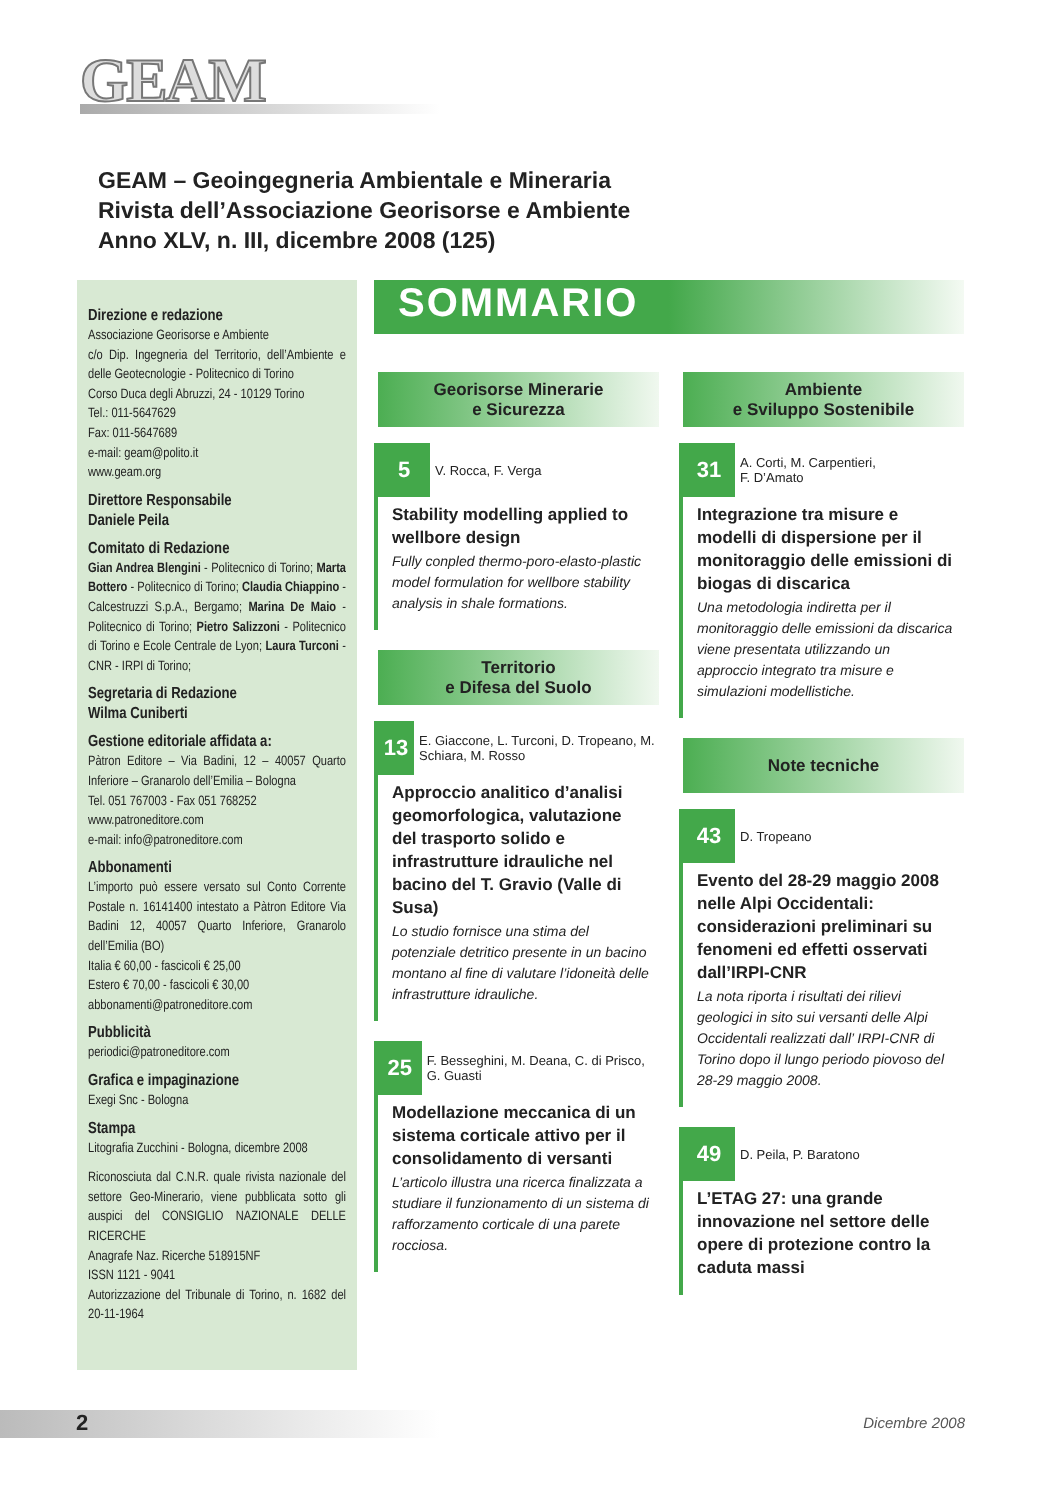GEAM
GEAM – Geoingegneria Ambientale e Mineraria
Rivista dell’Associazione Georisorse e Ambiente
Anno XLV, n. III, dicembre 2008 (125)
Direzione e redazione
Associazione Georisorse e Ambiente
c/o Dip. Ingegneria del Territorio, dell’Ambiente e delle Geotecnologie - Politecnico di Torino
Corso Duca degli Abruzzi, 24 - 10129 Torino
Tel.: 011-5647629
Fax: 011-5647689
e-mail: geam@polito.it
www.geam.org
Direttore Responsabile
Daniele Peila
Comitato di Redazione
Gian Andrea Blengini - Politecnico di Torino; Marta Bottero - Politecnico di Torino; Claudia Chiappino - Calcestruzzi S.p.A., Bergamo; Marina De Maio - Politecnico di Torino; Pietro Salizzoni - Politecnico di Torino e Ecole Centrale de Lyon; Laura Turconi - CNR - IRPI di Torino;
Segretaria di Redazione
Wilma Cuniberti
Gestione editoriale affidata a:
Pàtron Editore – Via Badini, 12 – 40057 Quarto Inferiore – Granarolo dell’Emilia – Bologna
Tel. 051 767003 - Fax 051 768252
www.patroneditore.com
e-mail: info@patroneditore.com
Abbonamenti
L’importo può essere versato sul Conto Corrente Postale n. 16141400 intestato a Pàtron Editore Via Badini 12, 40057 Quarto Inferiore, Granarolo dell’Emilia (BO)
Italia € 60,00 - fascicoli € 25,00
Estero € 70,00 - fascicoli € 30,00
abbonamenti@patroneditore.com
Pubblicità
periodici@patroneditore.com
Grafica e impaginazione
Exegi Snc - Bologna
Stampa
Litografia Zucchini - Bologna, dicembre 2008
Riconosciuta dal C.N.R. quale rivista nazionale del settore Geo-Minerario, viene pubblicata sotto gli auspici del CONSIGLIO NAZIONALE DELLE RICERCHE
Anagrafe Naz. Ricerche 518915NF
ISSN 1121 - 9041
Autorizzazione del Tribunale di Torino, n. 1682 del 20-11-1964
SOMMARIO
Georisorse Minerarie
e Sicurezza
5
V. Rocca, F. Verga
Stability modelling applied to wellbore design
Fully conpled thermo-poro-elasto-plastic model formulation for wellbore stability analysis in shale formations.
Territorio
e Difesa del Suolo
13
E. Giaccone, L. Turconi, D. Tropeano, M. Schiara, M. Rosso
Approccio analitico d’analisi geomorfologica, valutazione del trasporto solido e infrastrutture idrauliche nel bacino del T. Gravio (Valle di Susa)
Lo studio fornisce una stima del potenziale detritico presente in un bacino montano al fine di valutare l’idoneità delle infrastrutture idrauliche.
25
F. Besseghini, M. Deana, C. di Prisco, G. Guasti
Modellazione meccanica di un sistema corticale attivo per il consolidamento di versanti
L’articolo illustra una ricerca finalizzata a studiare il funzionamento di un sistema di rafforzamento corticale di una parete rocciosa.
Ambiente
e Sviluppo Sostenibile
31
A. Corti, M. Carpentieri,
F. D’Amato
Integrazione tra misure e modelli di dispersione per il monitoraggio delle emissioni di biogas di discarica
Una metodologia indiretta per il monitoraggio delle emissioni da discarica viene presentata utilizzando un approccio integrato tra misure e simulazioni modellistiche.
Note tecniche
43
D. Tropeano
Evento del 28-29 maggio 2008 nelle Alpi Occidentali: considerazioni preliminari su fenomeni ed effetti osservati dall’IRPI-CNR
La nota riporta i risultati dei rilievi geologici in sito sui versanti delle Alpi Occidentali realizzati dall’ IRPI-CNR di Torino dopo il lungo periodo piovoso del 28-29 maggio 2008.
49
D. Peila, P. Baratono
L’ETAG 27: una grande innovazione nel settore delle opere di protezione contro la caduta massi
2
Dicembre 2008